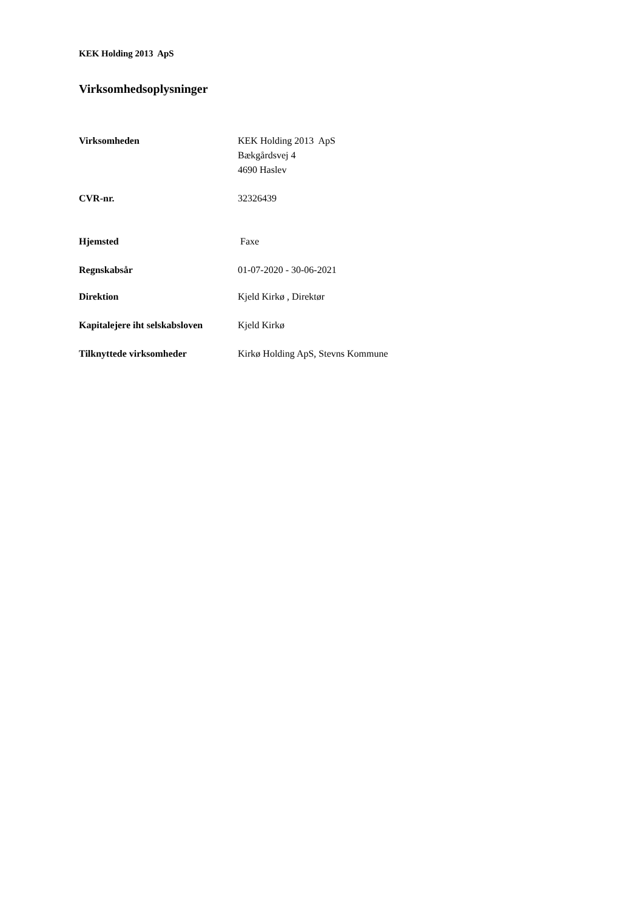KEK Holding 2013 ApS
Virksomhedsoplysninger
| Virksomheden | KEK Holding 2013 ApS Bækgårdsvej 4 4690 Haslev |
| CVR-nr. | 32326439 |
| Hjemsted | Faxe |
| Regnskabsår | 01-07-2020 - 30-06-2021 |
| Direktion | Kjeld Kirkø , Direktør |
| Kapitalejere iht selskabsloven | Kjeld Kirkø |
| Tilknyttede virksomheder | Kirkø Holding ApS, Stevns Kommune |